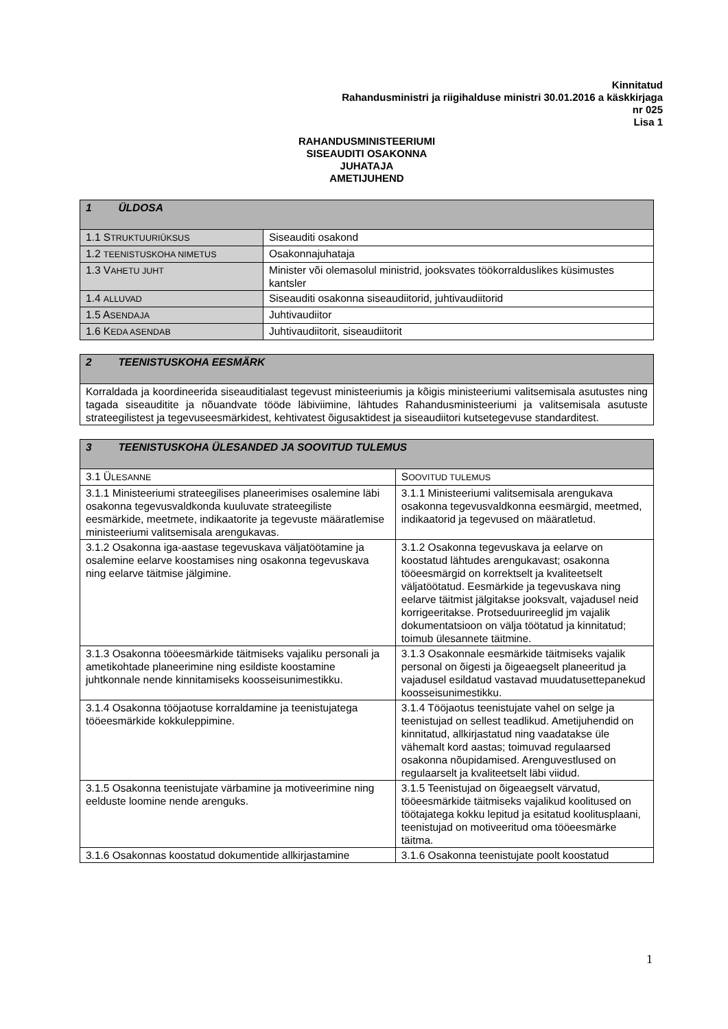Kinnitatud
Rahandusministri ja riigihalduse ministri 30.01.2016 a käskkirjaga
nr 025
Lisa 1
RAHANDUSMINISTEERIUMI
SISEAUDITI OSAKONNA
JUHATAJA
AMETIJUHEND
| 1 ÜLDOSA | |
| 1.1 S TRUKTUURIÜKSUS | Siseauditi osakond |
| 1.2 TEENISTUSKOHA NIMETUS | Osakonnajuhataja |
| 1.3 V AHETU JUHT | Minister või olemasolul ministrid, jooksvates töökorralduslikes küsimustes kantsler |
| 1.4 ALLUVAD | Siseauditi osakonna siseaudiitorid, juhtivaudiitorid |
| 1.5 A SENDAJA | Juhtivaudiitor |
| 1.6 K EDA ASENDAB | Juhtivaudiitorit, siseaudiitorit |
| 2 TEENISTUSKOHA EESMÄRK |
| Korraldada ja koordineerida siseauditialast tegevust ministeeriumis ja kõigis ministeeriumi valitsemisala asutustes ning tagada siseauditite ja nõuandvate tööde läbiviimine, lähtudes Rahandusministeeriumi ja valitsemisala asutuste strateegilistest ja tegevuseesmärkidest, kehtivatest õigusaktidest ja siseaudiitori kutsetegevuse standarditest. |
| 3 TEENISTUSKOHA ÜLESANDED JA SOOVITUD TULEMUS | |
| 3.1 Ü LESANNE | S OOVITUD TULEMUS |
| 3.1.1 Ministeeriumi strateegilises planeerimises osalemine läbi osakonna tegevusvaldkonda kuuluvate strateegiliste eesmärkide, meetmete, indikaatorite ja tegevuste määratlemise ministeeriumi valitsemisala arengukavas. | 3.1.1 Ministeeriumi valitsemisala arengukava osakonna tegevusvaldkonna eesmärgid, meetmed, indikaatorid ja tegevused on määratletud. |
| 3.1.2 Osakonna iga-aastase tegevuskava väljatöötamine ja osalemine eelarve koostamises ning osakonna tegevuskava ning eelarve täitmise jälgimine. | 3.1.2 Osakonna tegevuskava ja eelarve on koostatud lähtudes arengukavast; osakonna tööeesmärgid on korrektselt ja kvaliteetselt väljatöötatud. Eesmärkide ja tegevuskava ning eelarve täitmist jälgitakse jooksvalt, vajadusel neid korrigeeritakse. Protseduurireeglid jm vajalik dokumentatsioon on välja töötatud ja kinnitatud; toimub ülesannete täitmine. |
| 3.1.3 Osakonna tööeesmärkide täitmiseks vajaliku personali ja ametikohtade planeerimine ning esildiste koostamine juhtkonnale nende kinnitamiseks koosseisunimestikku. | 3.1.3 Osakonnale eesmärkide täitmiseks vajalik personal on õigesti ja õigeaegselt planeeritud ja vajadusel esildatud vastavad muudatusettepanekud koosseisunimestikku. |
| 3.1.4 Osakonna tööjaotuse korraldamine ja teenistujatega tööeesmärkide kokkuleppimine. | 3.1.4 Tööjaotus teenistujate vahel on selge ja teenistujad on sellest teadlikud. Ametijuhendid on kinnitatud, allkirjastatud ning vaadatakse üle vähemalt kord aastas; toimuvad regulaarsed osakonna nõupidamised. Arenguvestlused on regulaarselt ja kvaliteetselt läbi viidud. |
| 3.1.5 Osakonna teenistujate värbamine ja motiveerimine ning eelduste loomine nende arenguks. | 3.1.5 Teenistujad on õigeaegselt värvatud, tööeesmärkide täitmiseks vajalikud koolitused on töötajatega kokku lepitud ja esitatud koolitusplaani, teenistujad on motiveeritud oma tööeesmärke täitma. |
| 3.1.6 Osakonnas koostatud dokumentide allkirjastamine | 3.1.6 Osakonna teenistujate poolt koostatud |
1